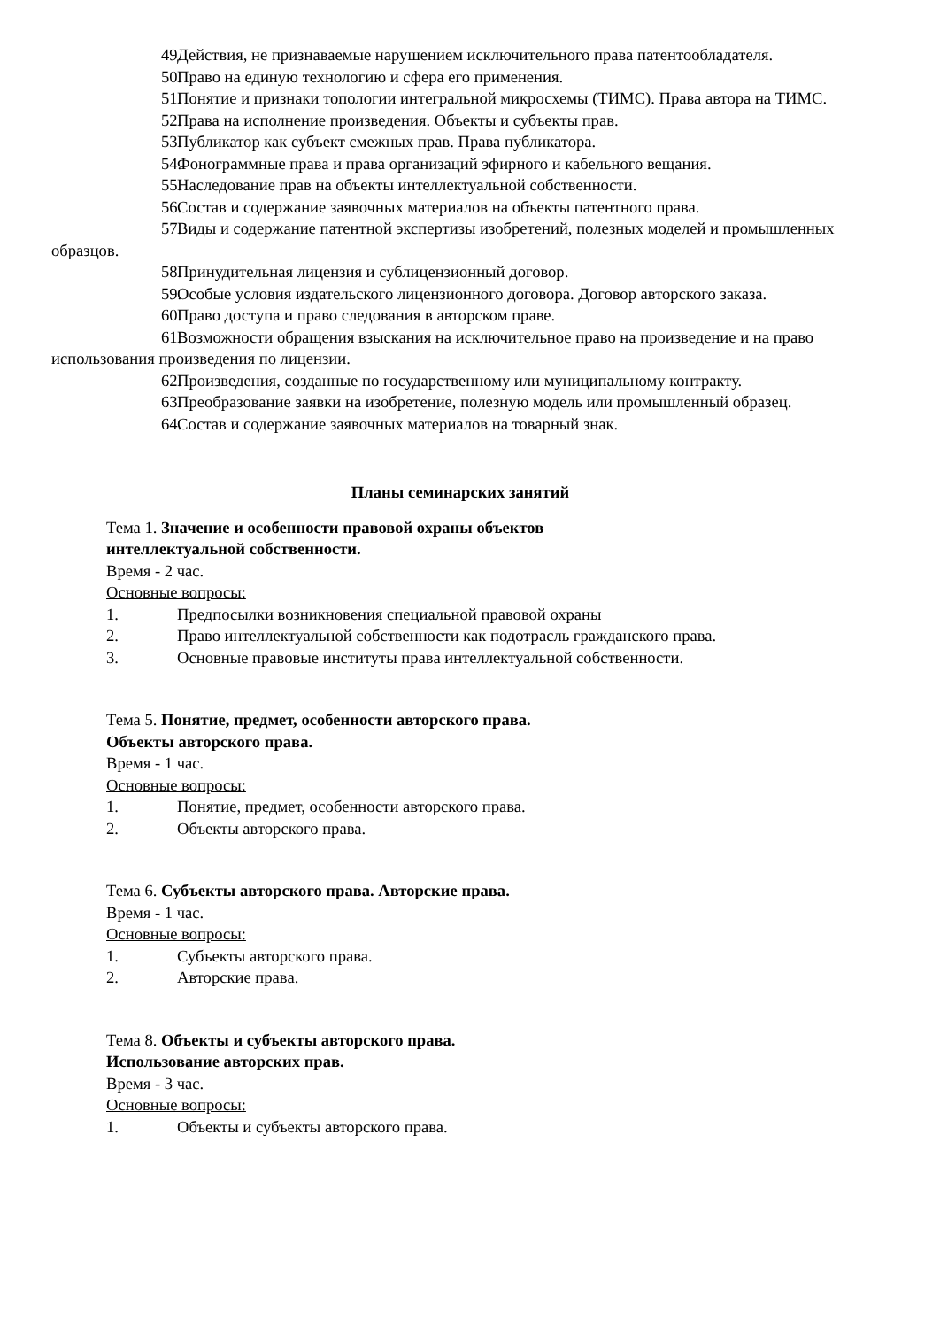49. Действия, не признаваемые нарушением исключительного права патентообладателя.
50. Право на единую технологию и сфера его применения.
51. Понятие и признаки топологии интегральной микросхемы (ТИМС). Права автора на ТИМС.
52. Права на исполнение произведения. Объекты и субъекты прав.
53. Публикатор как субъект смежных прав. Права публикатора.
54. Фонограммные права и права организаций эфирного и кабельного вещания.
55. Наследование прав на объекты интеллектуальной собственности.
56. Состав и содержание заявочных материалов на объекты патентного права.
57. Виды и содержание патентной экспертизы изобретений, полезных моделей и промышленных образцов.
58. Принудительная лицензия и сублицензионный договор.
59. Особые условия издательского лицензионного договора. Договор авторского заказа.
60. Право доступа и право следования в авторском праве.
61. Возможности обращения взыскания на исключительное право на произведение и на право использования произведения по лицензии.
62. Произведения, созданные по государственному или муниципальному контракту.
63. Преобразование заявки на изобретение, полезную модель или промышленный образец.
64. Состав и содержание заявочных материалов на товарный знак.
Планы семинарских занятий
Тема 1. Значение и особенности правовой охраны объектов
интеллектуальной собственности.
Время - 2 час.
Основные вопросы:
1. Предпосылки возникновения специальной правовой охраны
2. Право интеллектуальной собственности как подотрасль гражданского права.
3. Основные правовые институты права интеллектуальной собственности.
Тема 5. Понятие, предмет, особенности авторского права.
Объекты авторского права.
Время - 1 час.
Основные вопросы:
1. Понятие, предмет, особенности авторского права.
2. Объекты авторского права.
Тема 6. Субъекты авторского права. Авторские права.
Время - 1 час.
Основные вопросы:
1. Субъекты авторского права.
2. Авторские права.
Тема 8. Объекты и субъекты авторского права.
Использование авторских прав.
Время - 3 час.
Основные вопросы:
1. Объекты и субъекты авторского права.